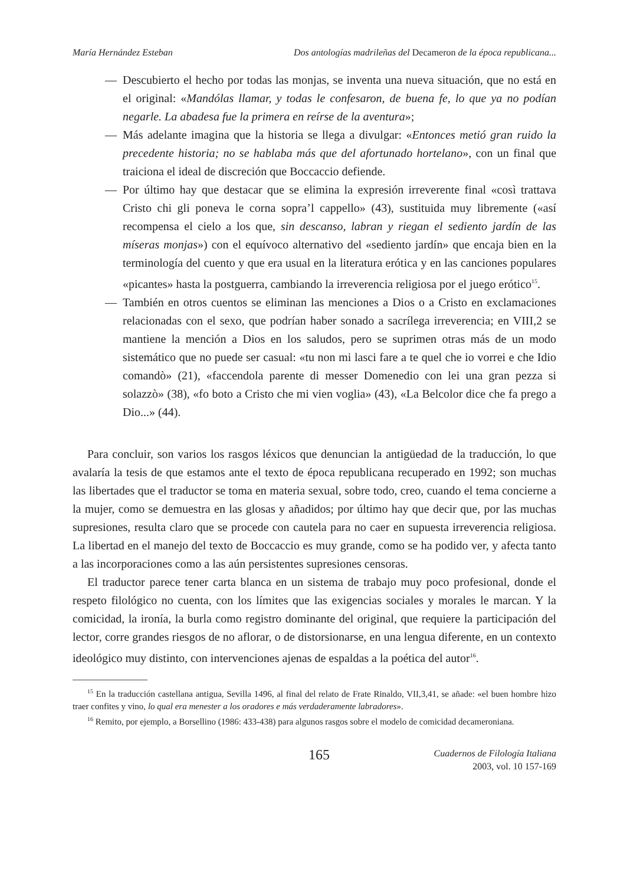María Hernández Esteban Dos antologías madrileñas del Decameron de la época republicana...
— Descubierto el hecho por todas las monjas, se inventa una nueva situación, que no está en el original: «Mandólas llamar, y todas le confesaron, de buena fe, lo que ya no podían negarle. La abadesa fue la primera en reírse de la aventura»;
— Más adelante imagina que la historia se llega a divulgar: «Entonces metió gran ruido la precedente historia; no se hablaba más que del afortunado hortelano», con un final que traiciona el ideal de discreción que Boccaccio defiende.
— Por último hay que destacar que se elimina la expresión irreverente final «così trattava Cristo chi gli poneva le corna sopra’l cappello» (43), sustituida muy libremente («así recompensa el cielo a los que, sin descanso, labran y riegan el sediento jardín de las míseras monjas») con el equívoco alternativo del «sediento jardín» que encaja bien en la terminología del cuento y que era usual en la literatura erótica y en las canciones populares «picantes» hasta la postguerra, cambiando la irreverencia religiosa por el juego erótico<sup>15</sup>.
— También en otros cuentos se eliminan las menciones a Dios o a Cristo en exclamaciones relacionadas con el sexo, que podrían haber sonado a sacrílega irreverencia; en VIII,2 se mantiene la mención a Dios en los saludos, pero se suprimen otras más de un modo sistemático que no puede ser casual: «tu non mi lasci fare a te quel che io vorrei e che Idio comandò» (21), «faccendola parente di messer Domenedio con lei una gran pezza si solazzò» (38), «fo boto a Cristo che mi vien voglia» (43), «La Belcolor dice che fa prego a Dio...» (44).
Para concluir, son varios los rasgos léxicos que denuncian la antigüedad de la traducción, lo que avalaría la tesis de que estamos ante el texto de época republicana recuperado en 1992; son muchas las libertades que el traductor se toma en materia sexual, sobre todo, creo, cuando el tema concierne a la mujer, como se demuestra en las glosas y añadidos; por último hay que decir que, por las muchas supresiones, resulta claro que se procede con cautela para no caer en supuesta irreverencia religiosa. La libertad en el manejo del texto de Boccaccio es muy grande, como se ha podido ver, y afecta tanto a las incorporaciones como a las aún persistentes supresiones censoras.
El traductor parece tener carta blanca en un sistema de trabajo muy poco profesional, donde el respeto filológico no cuenta, con los límites que las exigencias sociales y morales le marcan. Y la comicidad, la ironía, la burla como registro dominante del original, que requiere la participación del lector, corre grandes riesgos de no aflorar, o de distorsionarse, en una lengua diferente, en un contexto ideológico muy distinto, con intervenciones ajenas de espaldas a la poética del autor<sup>16</sup>.
<sup>15</sup> En la traducción castellana antigua, Sevilla 1496, al final del relato de Frate Rinaldo, VII,3,41, se añade: «el buen hombre hizo traer confites y vino, lo qual era menester a los oradores e más verdaderamente labradores».
<sup>16</sup> Remito, por ejemplo, a Borsellino (1986: 433-438) para algunos rasgos sobre el modelo de comicidad decameroniana.
165
Cuadernos de Filología Italiana
2003, vol. 10 157-169